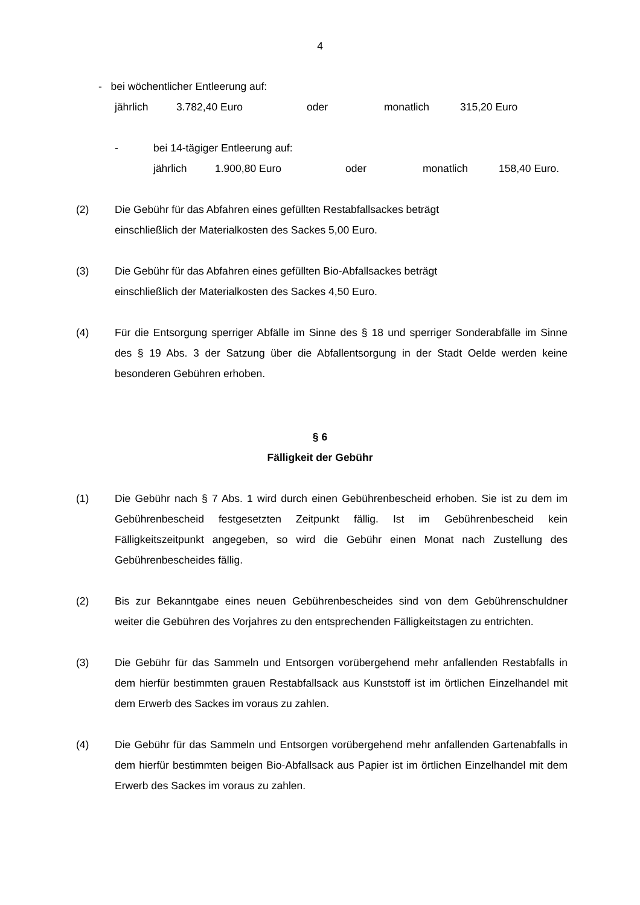4
- bei wöchentlicher Entleerung auf:
jährlich 3.782,40 Euro oder monatlich 315,20 Euro
- bei 14-tägiger Entleerung auf:
jährlich 1.900,80 Euro oder monatlich 158,40 Euro.
(2) Die Gebühr für das Abfahren eines gefüllten Restabfallsackes beträgt
einschließlich der Materialkosten des Sackes 5,00 Euro.
(3) Die Gebühr für das Abfahren eines gefüllten Bio-Abfallsackes beträgt
einschließlich der Materialkosten des Sackes 4,50 Euro.
(4) Für die Entsorgung sperriger Abfälle im Sinne des § 18 und sperriger Sonderabfälle im Sinne des § 19 Abs. 3 der Satzung über die Abfallentsorgung in der Stadt Oelde werden keine besonderen Gebühren erhoben.
§ 6
Fälligkeit der Gebühr
(1) Die Gebühr nach § 7 Abs. 1 wird durch einen Gebührenbescheid erhoben. Sie ist zu dem im Gebührenbescheid festgesetzten Zeitpunkt fällig. Ist im Gebührenbescheid kein Fälligkeitszeitpunkt angegeben, so wird die Gebühr einen Monat nach Zustellung des Gebührenbescheides fällig.
(2) Bis zur Bekanntgabe eines neuen Gebührenbescheides sind von dem Gebührenschuldner weiter die Gebühren des Vorjahres zu den entsprechenden Fälligkeitstagen zu entrichten.
(3) Die Gebühr für das Sammeln und Entsorgen vorübergehend mehr anfallenden Restabfalls in dem hierfür bestimmten grauen Restabfallsack aus Kunststoff ist im örtlichen Einzelhandel mit dem Erwerb des Sackes im voraus zu zahlen.
(4) Die Gebühr für das Sammeln und Entsorgen vorübergehend mehr anfallenden Gartenabfalls in dem hierfür bestimmten beigen Bio-Abfallsack aus Papier ist im örtlichen Einzelhandel mit dem Erwerb des Sackes im voraus zu zahlen.